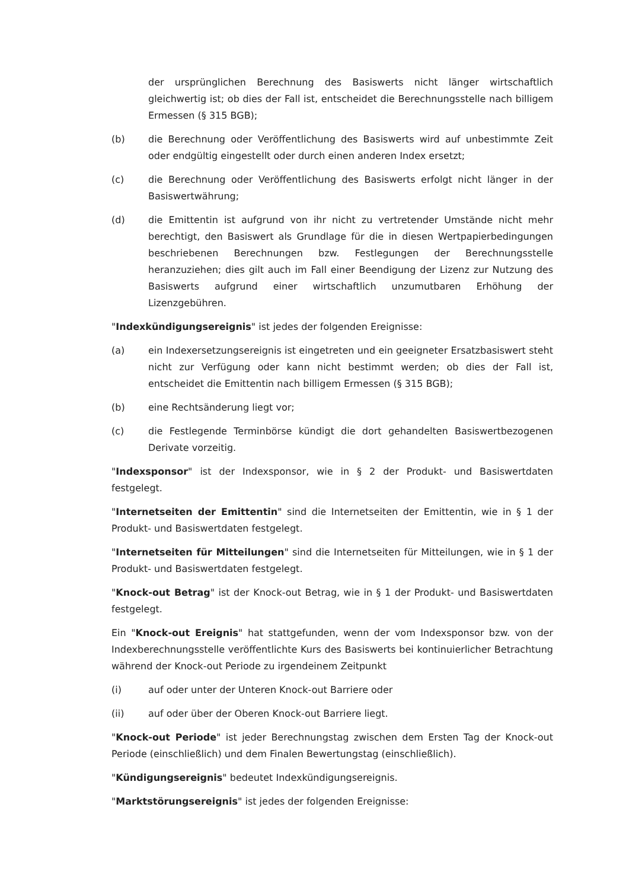der ursprünglichen Berechnung des Basiswerts nicht länger wirtschaftlich gleichwertig ist; ob dies der Fall ist, entscheidet die Berechnungsstelle nach billigem Ermessen (§ 315 BGB);
(b) die Berechnung oder Veröffentlichung des Basiswerts wird auf unbestimmte Zeit oder endgültig eingestellt oder durch einen anderen Index ersetzt;
(c) die Berechnung oder Veröffentlichung des Basiswerts erfolgt nicht länger in der Basiswertwährung;
(d) die Emittentin ist aufgrund von ihr nicht zu vertretender Umstände nicht mehr berechtigt, den Basiswert als Grundlage für die in diesen Wertpapierbedingungen beschriebenen Berechnungen bzw. Festlegungen der Berechnungsstelle heranzuziehen; dies gilt auch im Fall einer Beendigung der Lizenz zur Nutzung des Basiswerts aufgrund einer wirtschaftlich unzumutbaren Erhöhung der Lizenzgebühren.
"Indexkündigungsereignis" ist jedes der folgenden Ereignisse:
(a) ein Indexersetzungsereignis ist eingetreten und ein geeigneter Ersatzbasiswert steht nicht zur Verfügung oder kann nicht bestimmt werden; ob dies der Fall ist, entscheidet die Emittentin nach billigem Ermessen (§ 315 BGB);
(b) eine Rechtsänderung liegt vor;
(c) die Festlegende Terminbörse kündigt die dort gehandelten Basiswertbezogenen Derivate vorzeitig.
"Indexsponsor" ist der Indexsponsor, wie in § 2 der Produkt- und Basiswertdaten festgelegt.
"Internetseiten der Emittentin" sind die Internetseiten der Emittentin, wie in § 1 der Produkt- und Basiswertdaten festgelegt.
"Internetseiten für Mitteilungen" sind die Internetseiten für Mitteilungen, wie in § 1 der Produkt- und Basiswertdaten festgelegt.
"Knock-out Betrag" ist der Knock-out Betrag, wie in § 1 der Produkt- und Basiswertdaten festgelegt.
Ein "Knock-out Ereignis" hat stattgefunden, wenn der vom Indexsponsor bzw. von der Indexberechnungsstelle veröffentlichte Kurs des Basiswerts bei kontinuierlicher Betrachtung während der Knock-out Periode zu irgendeinem Zeitpunkt
(i) auf oder unter der Unteren Knock-out Barriere oder
(ii) auf oder über der Oberen Knock-out Barriere liegt.
"Knock-out Periode" ist jeder Berechnungstag zwischen dem Ersten Tag der Knock-out Periode (einschließlich) und dem Finalen Bewertungstag (einschließlich).
"Kündigungsereignis" bedeutet Indexkündigungsereignis.
"Marktstörungsereignis" ist jedes der folgenden Ereignisse: